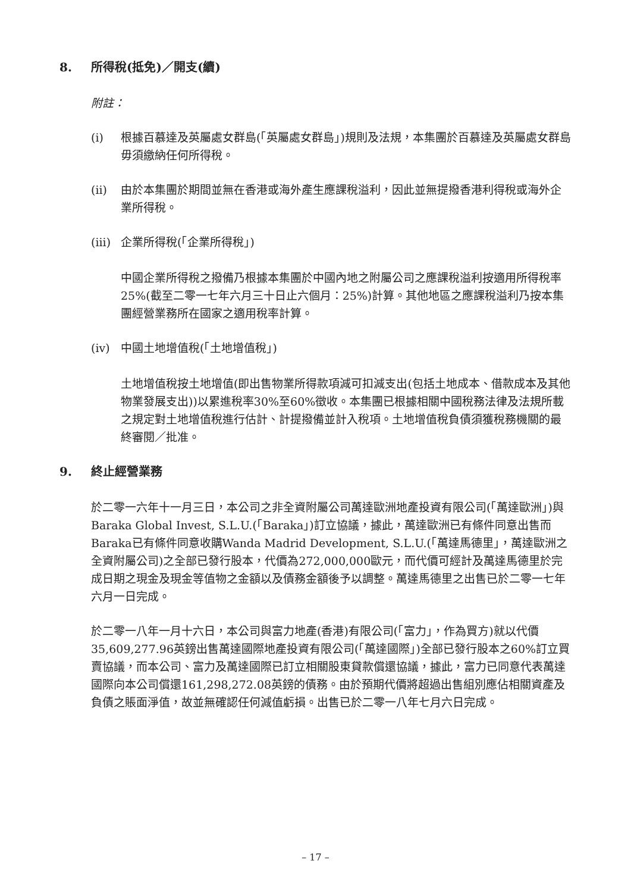8. 所得稅(抵免)／開支(續)
附註：
(i) 根據百慕達及英屬處女群島(「英屬處女群島」)規則及法規，本集團於百慕達及英屬處女群島毋須繳納任何所得稅。
(ii) 由於本集團於期間並無在香港或海外產生應課稅溢利，因此並無提撥香港利得稅或海外企業所得稅。
(iii) 企業所得稅(「企業所得稅」)
中國企業所得稅之撥備乃根據本集團於中國內地之附屬公司之應課稅溢利按適用所得稅率25%(截至二零一七年六月三十日止六個月：25%)計算。其他地區之應課稅溢利乃按本集團經營業務所在國家之適用稅率計算。
(iv) 中國土地增值稅(「土地增值稅」)
土地增值稅按土地增值(即出售物業所得款項減可扣減支出(包括土地成本、借款成本及其他物業發展支出))以累進稅率30%至60%徵收。本集團已根據相關中國稅務法律及法規所載之規定對土地增值稅進行估計、計提撥備並計入稅項。土地增值稅負債須獲稅務機關的最終審閱／批准。
9. 終止經營業務
於二零一六年十一月三日，本公司之非全資附屬公司萬達歐洲地產投資有限公司(「萬達歐洲」)與Baraka Global Invest, S.L.U.(「Baraka」)訂立協議，據此，萬達歐洲已有條件同意出售而Baraka已有條件同意收購Wanda Madrid Development, S.L.U.(「萬達馬德里」，萬達歐洲之全資附屬公司)之全部已發行股本，代價為272,000,000歐元，而代價可經計及萬達馬德里於完成日期之現金及現金等值物之金額以及債務金額後予以調整。萬達馬德里之出售已於二零一七年六月一日完成。
於二零一八年一月十六日，本公司與富力地產(香港)有限公司(「富力」，作為買方)就以代價35,609,277.96英鎊出售萬達國際地產投資有限公司(「萬達國際」)全部已發行股本之60%訂立買賣協議，而本公司、富力及萬達國際已訂立相關股東貸款償還協議，據此，富力已同意代表萬達國際向本公司償還161,298,272.08英鎊的債務。由於預期代價將超過出售組別應佔相關資產及負債之賬面淨值，故並無確認任何減值虧損。出售已於二零一八年七月六日完成。
– 17 –